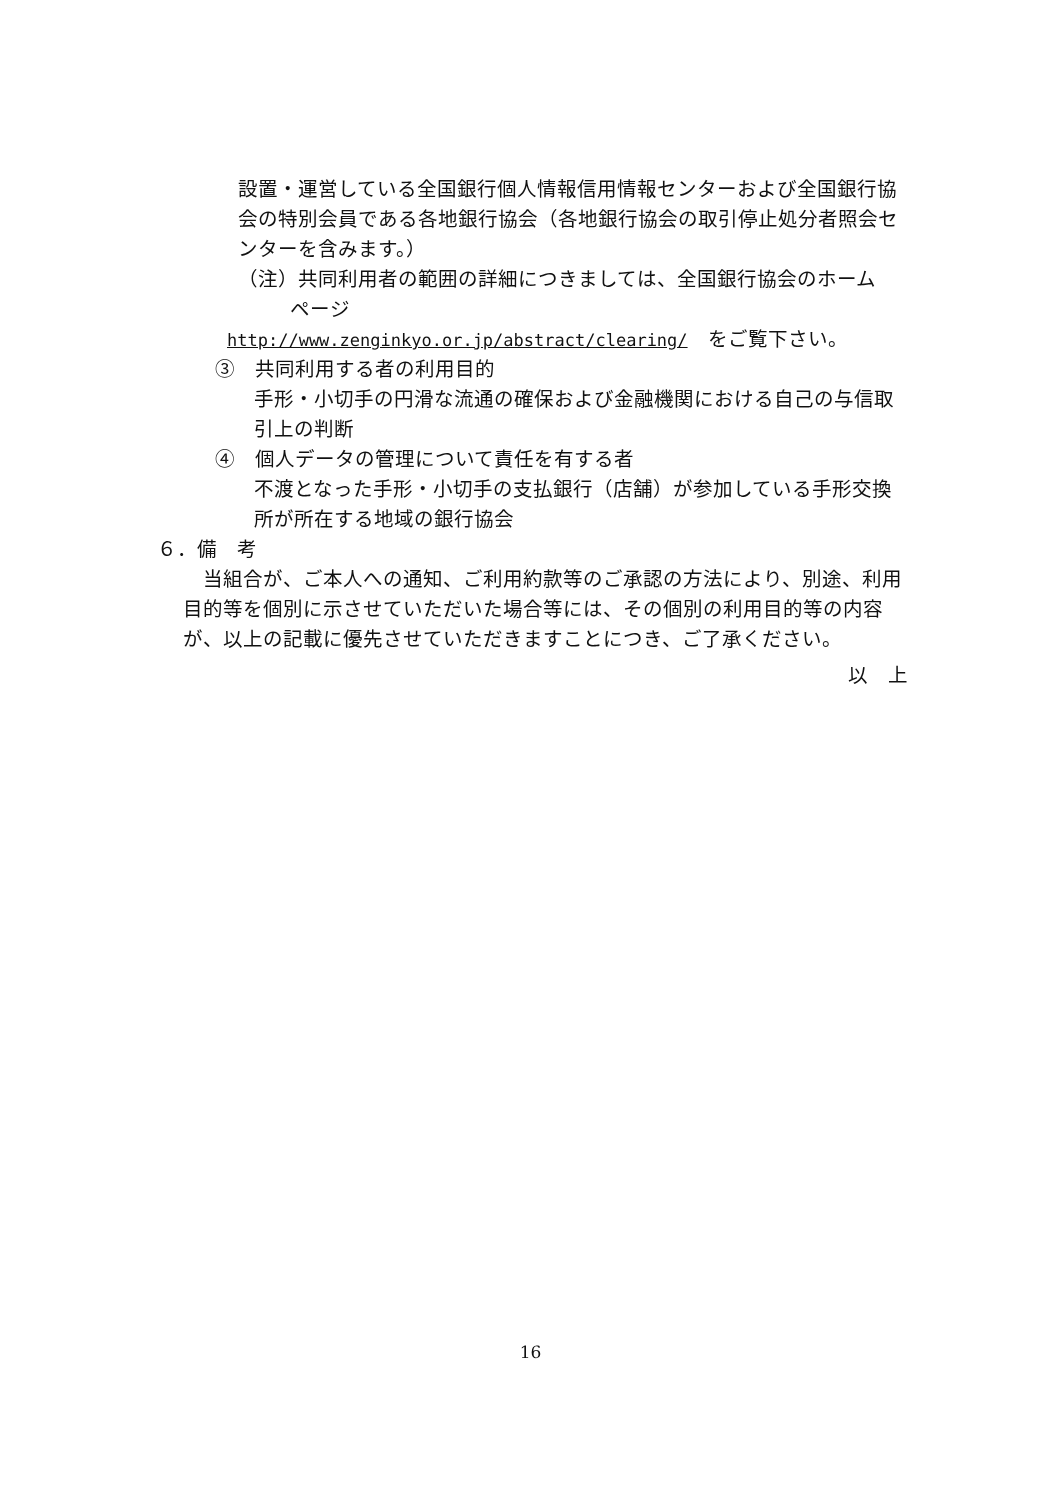設置・運営している全国銀行個人情報信用情報センターおよび全国銀行協会の特別会員である各地銀行協会（各地銀行協会の取引停止処分者照会センターを含みます。）
（注）共同利用者の範囲の詳細につきましては、全国銀行協会のホーム
ページ
http://www.zenginkyo.or.jp/abstract/clearing/　をご覧下さい。
③　共同利用する者の利用目的
手形・小切手の円滑な流通の確保および金融機関における自己の与信取引上の判断
④　個人データの管理について責任を有する者
不渡となった手形・小切手の支払銀行（店舗）が参加している手形交換所が所在する地域の銀行協会
６．備　考
　当組合が、ご本人への通知、ご利用約款等のご承認の方法により、別途、利用目的等を個別に示させていただいた場合等には、その個別の利用目的等の内容が、以上の記載に優先させていただきますことにつき、ご了承ください。
以　上
16